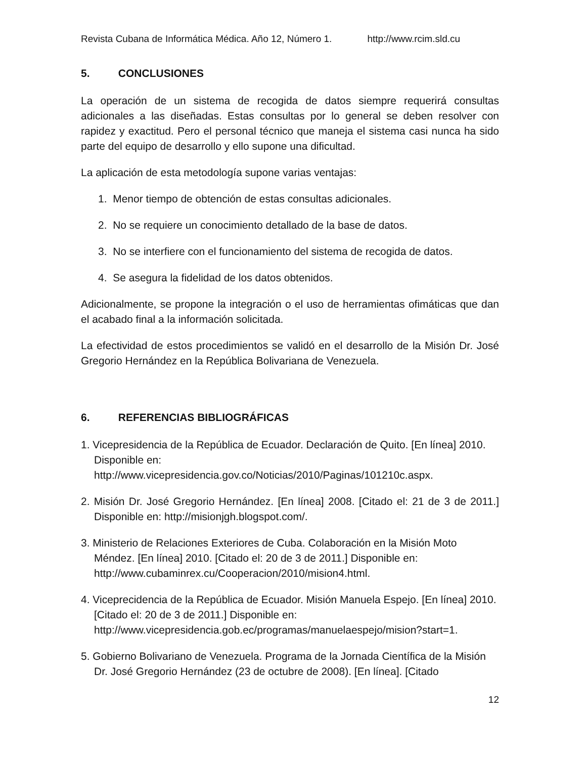Revista Cubana de Informática Médica. Año 12, Número 1. http://www.rcim.sld.cu
5. CONCLUSIONES
La operación de un sistema de recogida de datos siempre requerirá consultas adicionales a las diseñadas. Estas consultas por lo general se deben resolver con rapidez y exactitud. Pero el personal técnico que maneja el sistema casi nunca ha sido parte del equipo de desarrollo y ello supone una dificultad.
La aplicación de esta metodología supone varias ventajas:
1. Menor tiempo de obtención de estas consultas adicionales.
2. No se requiere un conocimiento detallado de la base de datos.
3. No se interfiere con el funcionamiento del sistema de recogida de datos.
4. Se asegura la fidelidad de los datos obtenidos.
Adicionalmente, se propone la integración o el uso de herramientas ofimáticas que dan el acabado final a la información solicitada.
La efectividad de estos procedimientos se validó en el desarrollo de la Misión Dr. José Gregorio Hernández en la República Bolivariana de Venezuela.
6. REFERENCIAS BIBLIOGRÁFICAS
1. Vicepresidencia de la República de Ecuador. Declaración de Quito. [En línea] 2010. Disponible en: http://www.vicepresidencia.gov.co/Noticias/2010/Paginas/101210c.aspx.
2. Misión Dr. José Gregorio Hernández. [En línea] 2008. [Citado el: 21 de 3 de 2011.] Disponible en: http://misionjgh.blogspot.com/.
3. Ministerio de Relaciones Exteriores de Cuba. Colaboración en la Misión Moto Méndez. [En línea] 2010. [Citado el: 20 de 3 de 2011.] Disponible en: http://www.cubaminrex.cu/Cooperacion/2010/mision4.html.
4. Viceprecidencia de la República de Ecuador. Misión Manuela Espejo. [En línea] 2010. [Citado el: 20 de 3 de 2011.] Disponible en: http://www.vicepresidencia.gob.ec/programas/manuelaespejo/mision?start=1.
5. Gobierno Bolivariano de Venezuela. Programa de la Jornada Científica de la Misión Dr. José Gregorio Hernández (23 de octubre de 2008). [En línea]. [Citado
12